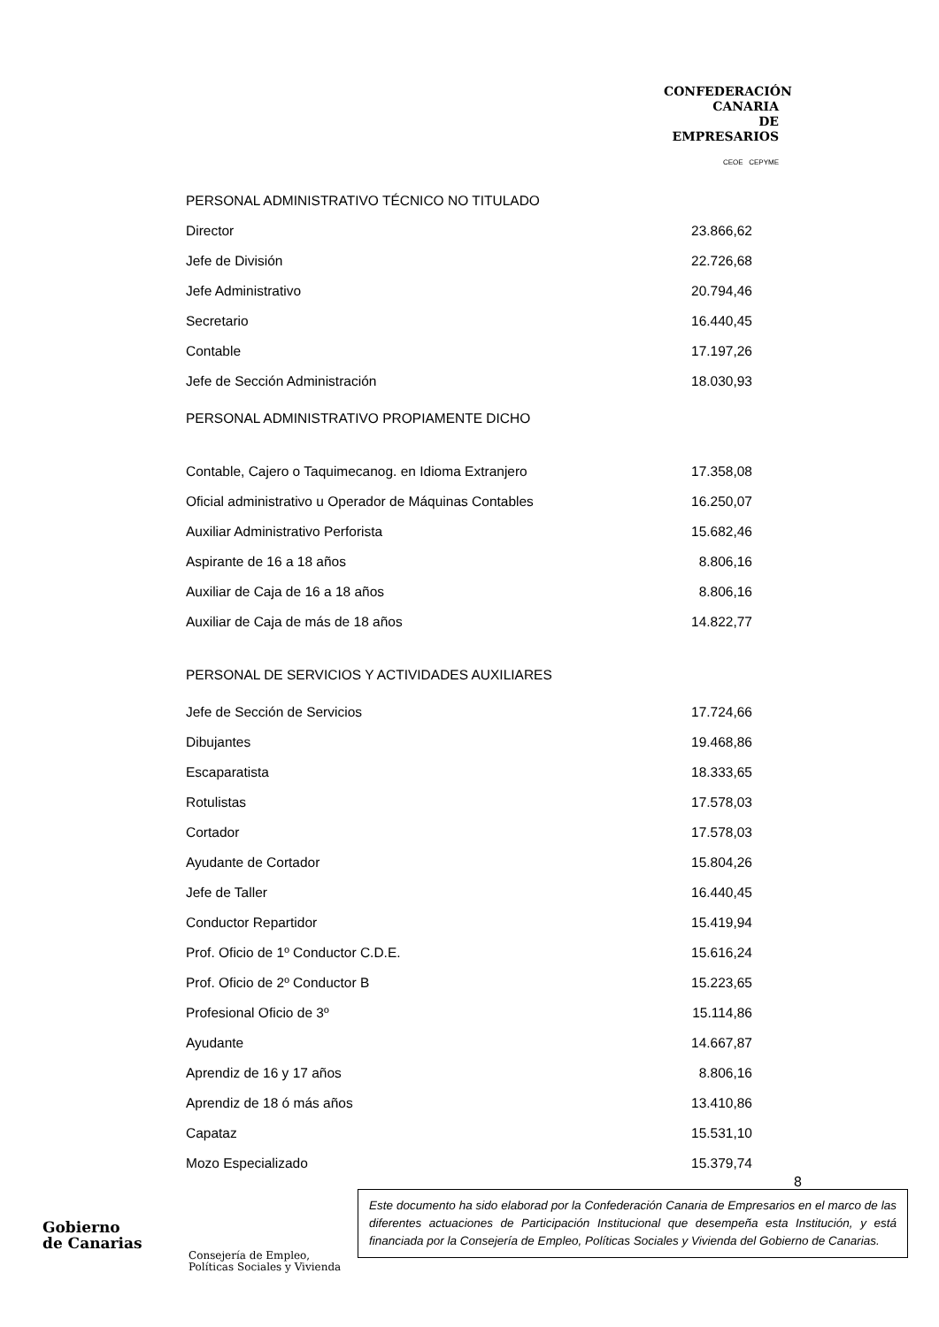CONFEDERACIÓN
CANARIA
DE EMPRESARIOS
CEOE CEPYME
| PERSONAL ADMINISTRATIVO TÉCNICO NO TITULADO | |
| Director | 23.866,62 |
| Jefe de División | 22.726,68 |
| Jefe Administrativo | 20.794,46 |
| Secretario | 16.440,45 |
| Contable | 17.197,26 |
| Jefe de Sección Administración | 18.030,93 |
| PERSONAL ADMINISTRATIVO PROPIAMENTE DICHO | |
| Contable, Cajero o Taquimecanog. en Idioma Extranjero | 17.358,08 |
| Oficial administrativo u Operador de Máquinas Contables | 16.250,07 |
| Auxiliar Administrativo Perforista | 15.682,46 |
| Aspirante de 16 a 18 años | 8.806,16 |
| Auxiliar de Caja de 16 a 18 años | 8.806,16 |
| Auxiliar de Caja de más de 18 años | 14.822,77 |
| PERSONAL DE SERVICIOS Y ACTIVIDADES AUXILIARES | |
| Jefe de Sección de Servicios | 17.724,66 |
| Dibujantes | 19.468,86 |
| Escaparatista | 18.333,65 |
| Rotulistas | 17.578,03 |
| Cortador | 17.578,03 |
| Ayudante de Cortador | 15.804,26 |
| Jefe de Taller | 16.440,45 |
| Conductor Repartidor | 15.419,94 |
| Prof. Oficio de 1º Conductor C.D.E. | 15.616,24 |
| Prof. Oficio de 2º Conductor B | 15.223,65 |
| Profesional Oficio de 3º | 15.114,86 |
| Ayudante | 14.667,87 |
| Aprendiz de 16 y 17 años | 8.806,16 |
| Aprendiz de 18 ó más años | 13.410,86 |
| Capataz | 15.531,10 |
| Mozo Especializado | 15.379,74 |
8
Gobierno
de Canarias
Consejería de Empleo,
Políticas Sociales y Vivienda
Este documento ha sido elaborad por la Confederación Canaria de Empresarios en el marco de las diferentes actuaciones de Participación Institucional que desempeña esta Institución, y está financiada por la Consejería de Empleo, Políticas Sociales y Vivienda del Gobierno de Canarias.